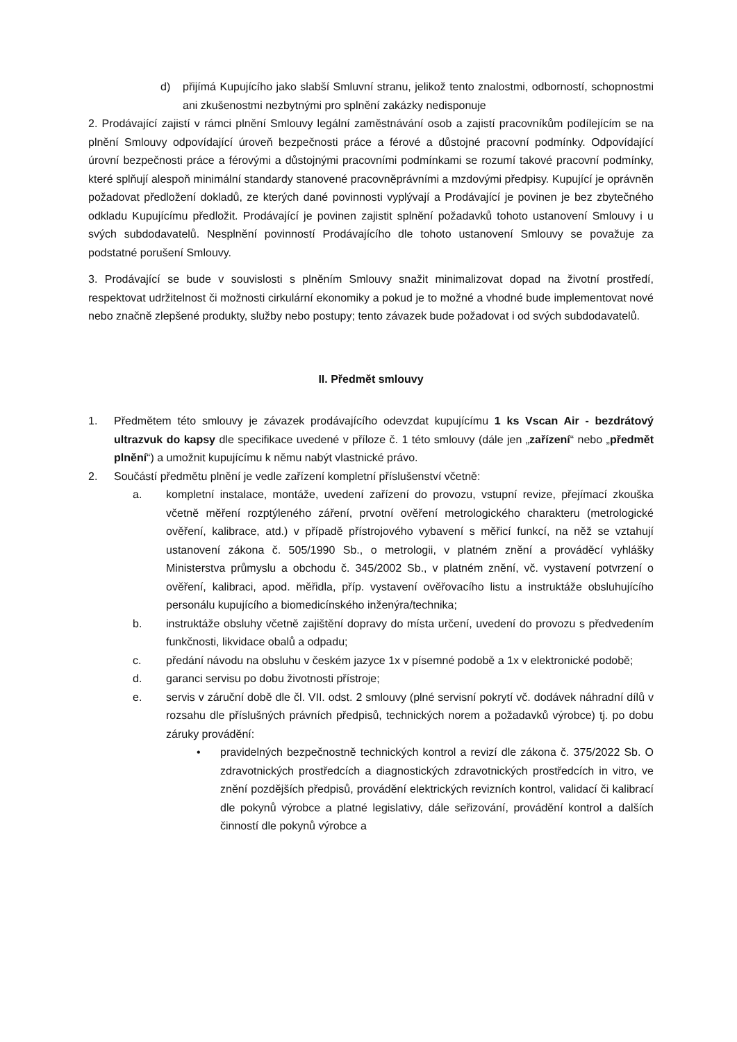d) přijímá Kupujícího jako slabší Smluvní stranu, jelikož tento znalostmi, odborností, schopnostmi ani zkušenostmi nezbytnými pro splnění zakázky nedisponuje
2. Prodávající zajistí v rámci plnění Smlouvy legální zaměstnávání osob a zajistí pracovníkům podílejícím se na plnění Smlouvy odpovídající úroveň bezpečnosti práce a férové a důstojné pracovní podmínky. Odpovídající úrovní bezpečnosti práce a férovými a důstojnými pracovními podmínkami se rozumí takové pracovní podmínky, které splňují alespoň minimální standardy stanovené pracovněprávními a mzdovými předpisy. Kupující je oprávněn požadovat předložení dokladů, ze kterých dané povinnosti vyplývají a Prodávající je povinen je bez zbytečného odkladu Kupujícímu předložit. Prodávající je povinen zajistit splnění požadavků tohoto ustanovení Smlouvy i u svých subdodavatelů. Nesplnění povinností Prodávajícího dle tohoto ustanovení Smlouvy se považuje za podstatné porušení Smlouvy.
3. Prodávající se bude v souvislosti s plněním Smlouvy snažit minimalizovat dopad na životní prostředí, respektovat udržitelnost či možnosti cirkulární ekonomiky a pokud je to možné a vhodné bude implementovat nové nebo značně zlepšené produkty, služby nebo postupy; tento závazek bude požadovat i od svých subdodavatelů.
II. Předmět smlouvy
1. Předmětem této smlouvy je závazek prodávajícího odevzdat kupujícímu 1 ks Vscan Air - bezdrátový ultrazvuk do kapsy dle specifikace uvedené v příloze č. 1 této smlouvy (dále jen „zařízení“ nebo „předmět plnění“) a umožnit kupujícímu k němu nabýt vlastnické právo.
2. Součástí předmětu plnění je vedle zařízení kompletní příslušenství včetně:
a. kompletní instalace, montáže, uvedení zařízení do provozu, vstupní revize, přejímací zkouška včetně měření rozptýleného záření, prvotní ověření metrologického charakteru (metrologické ověření, kalibrace, atd.) v případě přístrojového vybavení s měřicí funkcí, na něž se vztahují ustanovení zákona č. 505/1990 Sb., o metrologii, v platném znění a prováděcí vyhlášky Ministerstva průmyslu a obchodu č. 345/2002 Sb., v platném znění, vč. vystavení potvrzení o ověření, kalibraci, apod. měřidla, příp. vystavení ověřovacího listu a instruktáže obsluhujícího personálu kupujícího a biomedicínského inženýra/technika;
b. instruktáže obsluhy včetně zajištění dopravy do místa určení, uvedení do provozu s předvedením funkčnosti, likvidace obalů a odpadu;
c. předání návodu na obsluhu v českém jazyce 1x v písemné podobě a 1x v elektronické podobě;
d. garanci servisu po dobu životnosti přístroje;
e. servis v záruční době dle čl. VII. odst. 2 smlouvy (plné servisní pokrytí vč. dodávek náhradní dílů v rozsahu dle příslušných právních předpisů, technických norem a požadavků výrobce) tj. po dobu záruky provádění:
• pravidelných bezpečnostně technických kontrol a revizí dle zákona č. 375/2022 Sb. O zdravotnických prostředcích a diagnostických zdravotnických prostředcích in vitro, ve znění pozdějších předpisů, provádění elektrických revizních kontrol, validací či kalibrací dle pokynů výrobce a platné legislativy, dále seřizování, provádění kontrol a dalších činností dle pokynů výrobce a